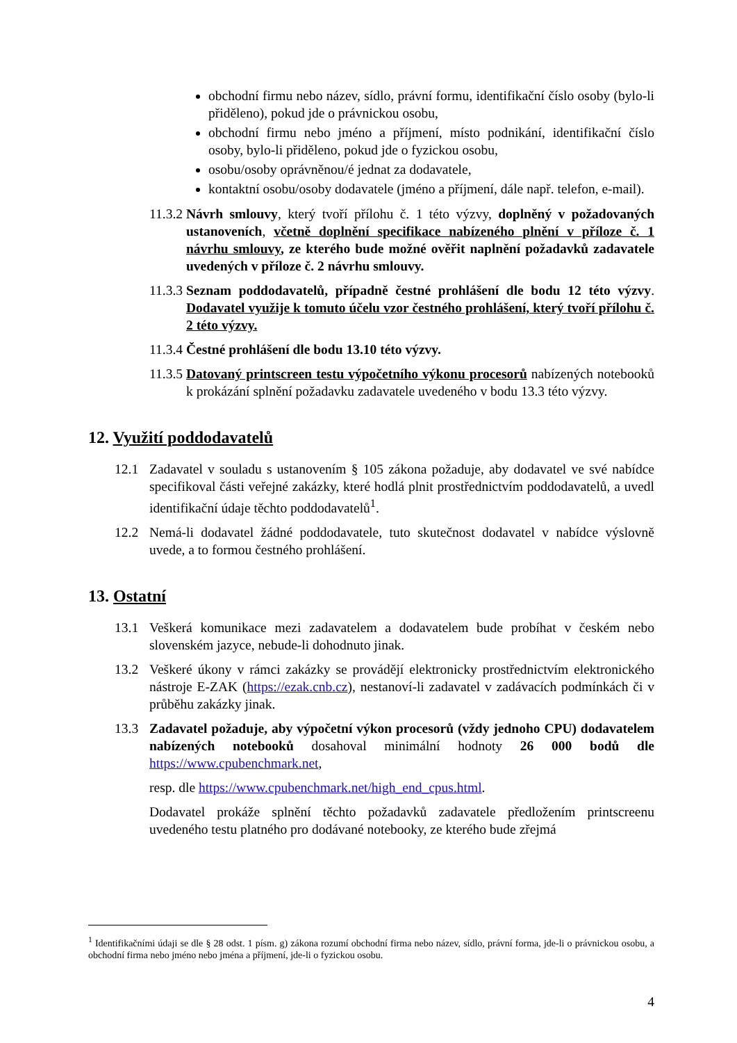obchodní firmu nebo název, sídlo, právní formu, identifikační číslo osoby (bylo-li přiděleno), pokud jde o právnickou osobu,
obchodní firmu nebo jméno a příjmení, místo podnikání, identifikační číslo osoby, bylo-li přiděleno, pokud jde o fyzickou osobu,
osobu/osoby oprávněnou/é jednat za dodavatele,
kontaktní osobu/osoby dodavatele (jméno a příjmení, dále např. telefon, e-mail).
11.3.2 Návrh smlouvy, který tvoří přílohu č. 1 této výzvy, doplněný v požadovaných ustanoveních, včetně doplnění specifikace nabízeného plnění v příloze č. 1 návrhu smlouvy, ze kterého bude možné ověřit naplnění požadavků zadavatele uvedených v příloze č. 2 návrhu smlouvy.
11.3.3 Seznam poddodavatelů, případně čestné prohlášení dle bodu 12 této výzvy. Dodavatel využije k tomuto účelu vzor čestného prohlášení, který tvoří přílohu č. 2 této výzvy.
11.3.4 Čestné prohlášení dle bodu 13.10 této výzvy.
11.3.5 Datovaný printscreen testu výpočetního výkonu procesorů nabízených notebooků k prokázání splnění požadavku zadavatele uvedeného v bodu 13.3 této výzvy.
12. Využití poddodavatelů
12.1 Zadavatel v souladu s ustanovením § 105 zákona požaduje, aby dodavatel ve své nabídce specifikoval části veřejné zakázky, které hodlá plnit prostřednictvím poddodavatelů, a uvedl identifikační údaje těchto poddodavatelů<sup>1</sup>.
12.2 Nemá-li dodavatel žádné poddodavatele, tuto skutečnost dodavatel v nabídce výslovně uvede, a to formou čestného prohlášení.
13. Ostatní
13.1 Veškerá komunikace mezi zadavatelem a dodavatelem bude probíhat v českém nebo slovenském jazyce, nebude-li dohodnuto jinak.
13.2 Veškeré úkony v rámci zakázky se provádějí elektronicky prostřednictvím elektronického nástroje E-ZAK (https://ezak.cnb.cz), nestanoví-li zadavatel v zadávacích podmínkách či v průběhu zakázky jinak.
13.3 Zadavatel požaduje, aby výpočetní výkon procesorů (vždy jednoho CPU) dodavatelem nabízených notebooků dosahoval minimální hodnoty 26 000 bodů dle https://www.cpubenchmark.net,
resp. dle https://www.cpubenchmark.net/high_end_cpus.html.
Dodavatel prokáže splnění těchto požadavků zadavatele předložením printscreenu uvedeného testu platného pro dodávané notebooky, ze kterého bude zřejmá
<sup>1</sup> Identifikačními údaji se dle § 28 odst. 1 písm. g) zákona rozumí obchodní firma nebo název, sídlo, právní forma, jde-li o právnickou osobu, a obchodní firma nebo jméno nebo jména a příjmení, jde-li o fyzickou osobu.
4